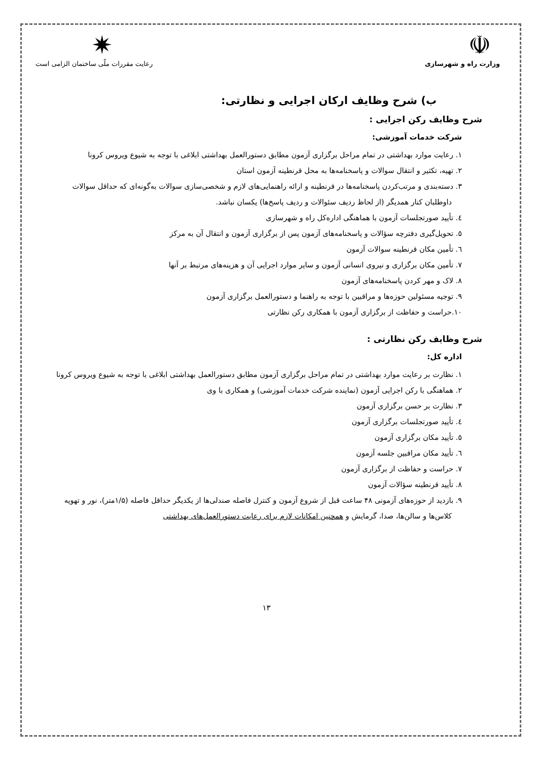☫
وزارت راه و شهرسازی
✷
رعایت مقررات ملّی ساختمان الزامی است
ب) شرح وظایف ارکان اجرایی و نظارتی:
شرح وظایف رکن اجرایی :
شرکت خدمات آموزشی:
۱. رعایت موارد بهداشتی در تمام مراحل برگزاری آزمون مطابق دستورالعمل بهداشتی ابلاغی با توجه به شیوع ویروس کرونا
۲. تهیه، تکثیر و انتقال سوالات و پاسخنامه‌ها به محل قرنطینه آزمون استان
۳. دسته‌بندی و مرتب‌کردن پاسخنامه‌ها در قرنطینه و ارائه راهنمایی‌های لازم و شخصی‌سازی سوالات به‌گونه‌ای که حداقل سوالات داوطلبان کنار همدیگر (از لحاظ ردیف سئوالات و ردیف پاسخ‌ها) یکسان نباشد.
٤. تأیید صورتجلسات آزمون با هماهنگی اداره‌کل راه و شهرسازی
٥. تحویل‌گیری دفترچه سؤالات و پاسخنامه‌های آزمون پس از برگزاری آزمون و انتقال آن به مرکز
٦. تأمین مکان قرنطینه سوالات آزمون
۷. تأمین مکان برگزاری و نیروی انسانی آزمون و سایر موارد اجرایی آن و هزینه‌های مرتبط بر آنها
۸. لاک و مهر کردن پاسخنامه‌های آزمون
۹. توجیه مسئولین حوزه‌ها و مراقبین با توجه به راهنما و دستورالعمل برگزاری آزمون
۱۰.حراست و حفاظت از برگزاری آزمون با همکاری رکن نظارتی
شرح وظایف رکن نظارتی :
اداره کل:
۱. نظارت بر رعایت موارد بهداشتی در تمام مراحل برگزاری آزمون مطابق دستورالعمل بهداشتی ابلاغی با توجه به شیوع ویروس کرونا
۲. هماهنگی با رکن اجرایی آزمون (نماینده شرکت خدمات آموزشی) و همکاری با وی
۳. نظارت بر حسن برگزاری آزمون
٤. تأیید صورتجلسات برگزاری آزمون
٥. تأیید مکان برگزاری آزمون
٦. تأیید مکان مراقبین جلسه آزمون
۷. حراست و حفاظت از برگزاری آزمون
۸. تأیید قرنطینه سؤالات آزمون
۹. بازدید از حوزه‌های آزمونی ۴۸ ساعت قبل از شروع آزمون و کنترل فاصله صندلی‌ها از یکدیگر حداقل فاصله (۱/۵متر)، نور و تهویه کلاس‌ها و سالن‌ها، صدا، گرمایش و همچنین امکانات لازم برای رعایت دستورالعمل‌های بهداشتی
۱۳